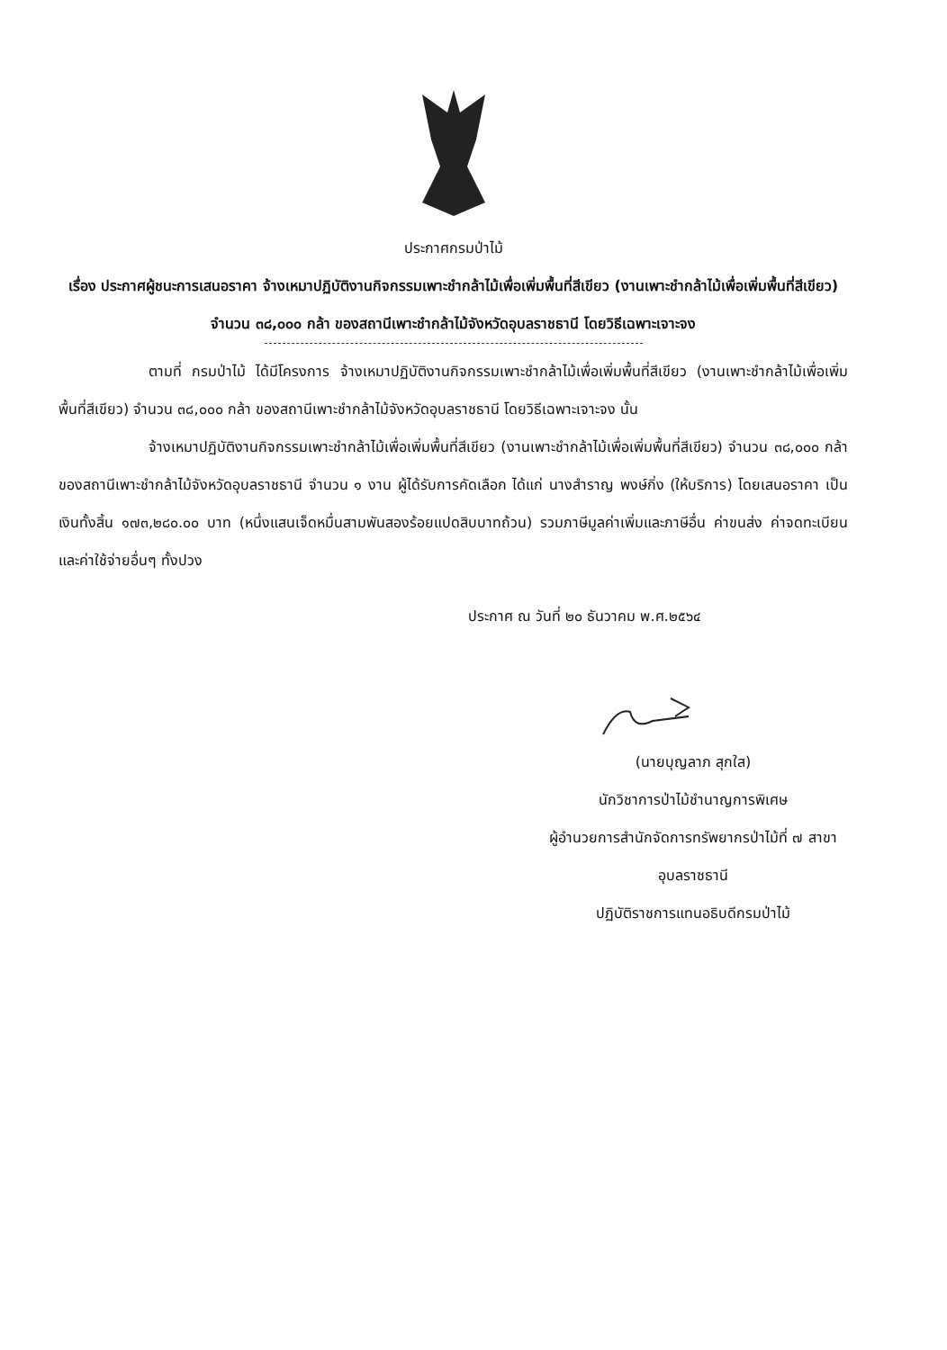ประกาศกรมป่าไม้
เรื่อง ประกาศผู้ชนะการเสนอราคา จ้างเหมาปฏิบัติงานกิจกรรมเพาะชำกล้าไม้เพื่อเพิ่มพื้นที่สีเขียว (งานเพาะชำกล้าไม้เพื่อเพิ่มพื้นที่สีเขียว) จำนวน ๓๘,๐๐๐ กล้า ของสถานีเพาะชำกล้าไม้จังหวัดอุบลราชธานี โดยวิธีเฉพาะเจาะจง
ตามที่ กรมป่าไม้ ได้มีโครงการ จ้างเหมาปฏิบัติงานกิจกรรมเพาะชำกล้าไม้เพื่อเพิ่มพื้นที่สีเขียว (งานเพาะชำกล้าไม้เพื่อเพิ่มพื้นที่สีเขียว) จำนวน ๓๘,๐๐๐ กล้า ของสถานีเพาะชำกล้าไม้จังหวัดอุบลราชธานี โดยวิธีเฉพาะเจาะจง นั้น
จ้างเหมาปฏิบัติงานกิจกรรมเพาะชำกล้าไม้เพื่อเพิ่มพื้นที่สีเขียว (งานเพาะชำกล้าไม้เพื่อเพิ่มพื้นที่สีเขียว) จำนวน ๓๘,๐๐๐ กล้า ของสถานีเพาะชำกล้าไม้จังหวัดอุบลราชธานี จำนวน ๑ งาน ผู้ได้รับการคัดเลือก ได้แก่ นางสำราญ พงษ์กิ่ง (ให้บริการ) โดยเสนอราคา เป็นเงินทั้งสิ้น ๑๗๓,๒๘๐.๐๐ บาท (หนึ่งแสนเจ็ดหมื่นสามพันสองร้อยแปดสิบบาทถ้วน) รวมภาษีมูลค่าเพิ่มและภาษีอื่น ค่าขนส่ง ค่าจดทะเบียน และค่าใช้จ่ายอื่นๆ ทั้งปวง
ประกาศ ณ วันที่ ๒๐ ธันวาคม พ.ศ.๒๕๖๔
(นายบุญลาภ สุกใส)
นักวิชาการป่าไม้ชำนาญการพิเศษ
ผู้อำนวยการสำนักจัดการทรัพยากรป่าไม้ที่ ๗ สาขาอุบลราชธานี
ปฏิบัติราชการแทนอธิบดีกรมป่าไม้